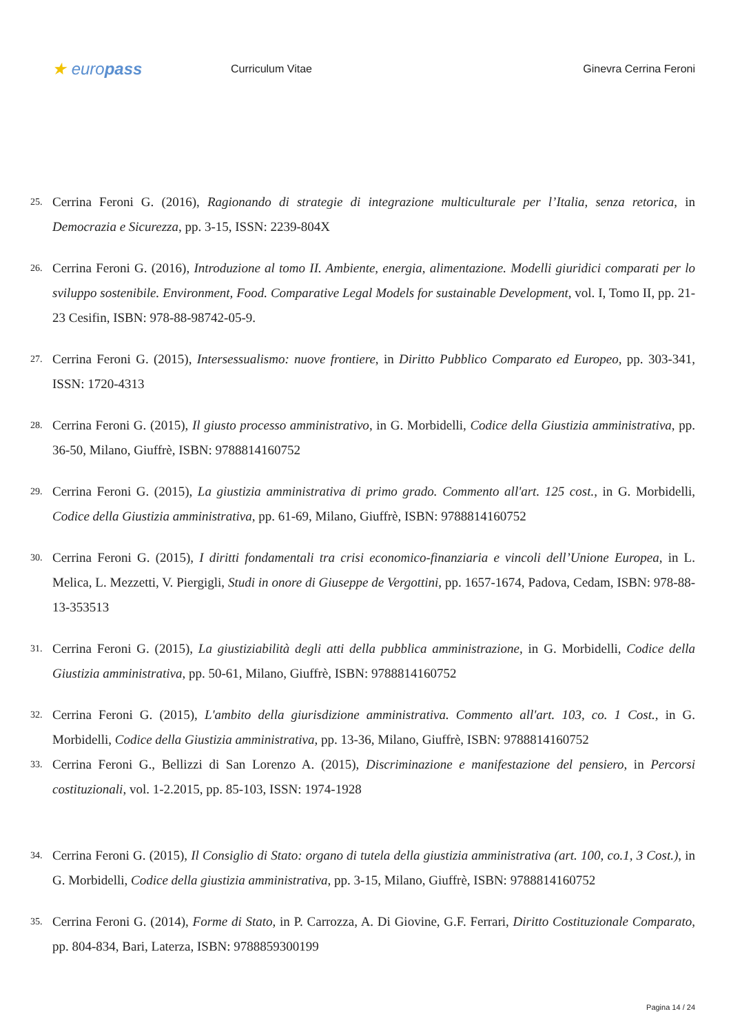★ europass
Curriculum Vitae Ginevra Cerrina Feroni
25. Cerrina Feroni G. (2016), Ragionando di strategie di integrazione multiculturale per l’Italia, senza retorica, in Democrazia e Sicurezza, pp. 3-15, ISSN: 2239-804X
26. Cerrina Feroni G. (2016), Introduzione al tomo II. Ambiente, energia, alimentazione. Modelli giuridici comparati per lo sviluppo sostenibile. Environment, Food. Comparative Legal Models for sustainable Development, vol. I, Tomo II, pp. 21-23 Cesifin, ISBN: 978-88-98742-05-9.
27. Cerrina Feroni G. (2015), Intersessualismo: nuove frontiere, in Diritto Pubblico Comparato ed Europeo, pp. 303-341, ISSN: 1720-4313
28. Cerrina Feroni G. (2015), Il giusto processo amministrativo, in G. Morbidelli, Codice della Giustizia amministrativa, pp. 36-50, Milano, Giuffrè, ISBN: 9788814160752
29. Cerrina Feroni G. (2015), La giustizia amministrativa di primo grado. Commento all'art. 125 cost., in G. Morbidelli, Codice della Giustizia amministrativa, pp. 61-69, Milano, Giuffrè, ISBN: 9788814160752
30. Cerrina Feroni G. (2015), I diritti fondamentali tra crisi economico-finanziaria e vincoli dell’Unione Europea, in L. Melica, L. Mezzetti, V. Piergigli, Studi in onore di Giuseppe de Vergottini, pp. 1657-1674, Padova, Cedam, ISBN: 978-88-13-353513
31. Cerrina Feroni G. (2015), La giustiziabilità degli atti della pubblica amministrazione, in G. Morbidelli, Codice della Giustizia amministrativa, pp. 50-61, Milano, Giuffrè, ISBN: 9788814160752
32. Cerrina Feroni G. (2015), L'ambito della giurisdizione amministrativa. Commento all'art. 103, co. 1 Cost., in G. Morbidelli, Codice della Giustizia amministrativa, pp. 13-36, Milano, Giuffrè, ISBN: 9788814160752
33. Cerrina Feroni G., Bellizzi di San Lorenzo A. (2015), Discriminazione e manifestazione del pensiero, in Percorsi costituzionali, vol. 1-2.2015, pp. 85-103, ISSN: 1974-1928
34. Cerrina Feroni G. (2015), Il Consiglio di Stato: organo di tutela della giustizia amministrativa (art. 100, co.1, 3 Cost.), in G. Morbidelli, Codice della giustizia amministrativa, pp. 3-15, Milano, Giuffrè, ISBN: 9788814160752
35. Cerrina Feroni G. (2014), Forme di Stato, in P. Carrozza, A. Di Giovine, G.F. Ferrari, Diritto Costituzionale Comparato, pp. 804-834, Bari, Laterza, ISBN: 9788859300199
Pagina 14 / 24